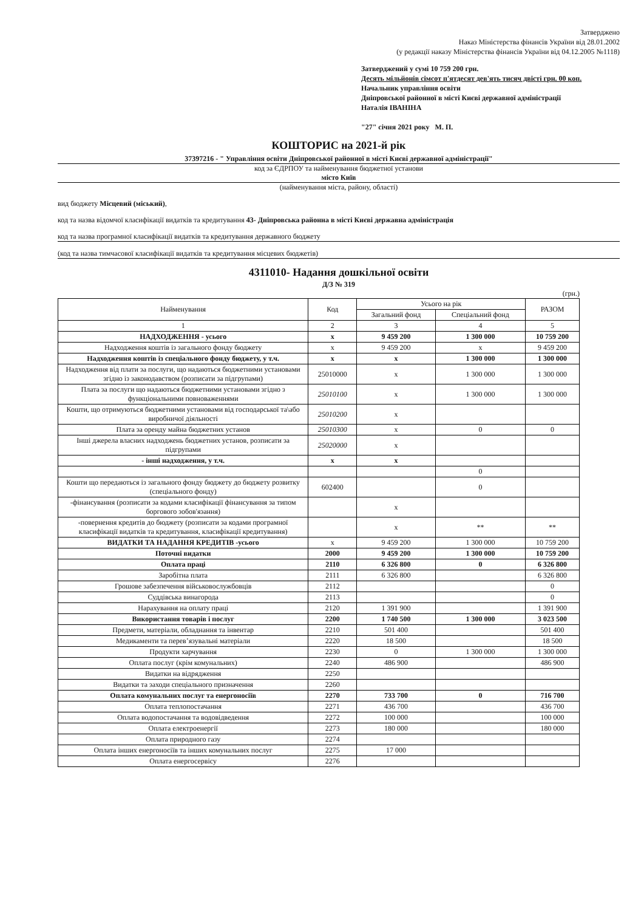Затверджено
Наказ Міністерства фінансів України від 28.01.2002
(у редакції наказу Міністерства фінансів України від 04.12.2005 №1118)
Затверджений у сумі 10 759 200 грн.
Десять мільйонів сімсот п'ятдесят дев'ять тисяч двісті грн. 00 коп.
Начальник управління освіти
Дніпровської районної в місті Києві державної адміністрації
Наталія ІВАНІНА
"27" січня 2021 року М. П.
КОШТОРИС на 2021-й рік
37397216 - " Управління освіти Дніпровської районної в місті Києві державної адміністрації"
код за ЄДРПОУ та найменування бюджетної установи
місто Київ
(найменування міста, району, області)
вид бюджету Місцевий (міський),
код та назва відомчої класифікації видатків та кредитування 43- Дніпровська районна в місті Києві державна адміністрація
код та назва програмної класифікації видатків та кредитування державного бюджету
(код та назва тимчасової класифікації видатків та кредитування місцевих бюджетів)
4311010- Надання дошкільної освіти
Д/З № 319
(грн.)
| Найменування | Код | Усього на рік | | РАЗОМ |
| --- | --- | --- | --- | --- |
| | | Загальний фонд | Спеціальний фонд | |
| 1 | 2 | 3 | 4 | 5 |
| НАДХОДЖЕННЯ - усього | х | 9 459 200 | 1 300 000 | 10 759 200 |
| Надходження коштів із загального фонду бюджету | х | 9 459 200 | х | 9 459 200 |
| Надходження коштів із спеціального фонду бюджету, у т.ч. | х | х | 1 300 000 | 1 300 000 |
| Надходження від плати за послуги, що надаються бюджетними установами згідно із законодавством (розписати за підгрупами) | 25010000 | х | 1 300 000 | 1 300 000 |
| Плата за послуги що надаються бюджетними установами згідно з функціональними повноваженнями | 25010100 | х | 1 300 000 | 1 300 000 |
| Кошти, що отримуються бюджетними установами від господарської та\або виробничої діяльності | 25010200 | х | | |
| Плата за оренду майна бюджетних установ | 25010300 | х | 0 | 0 |
| Інші джерела власних надходжень бюджетних установ, розписати за підгрупами | 25020000 | х | | |
| - інші надходження, у т.ч. | х | х | | |
| | | | 0 | |
| Кошти що передаються із загального фонду бюджету до бюджету розвитку (спеціального фонду) | 602400 | | 0 | |
| -фінансування (розписати за кодами класифікації фінансування за типом боргового зобов'язання) | | х | | |
| -повернення кредитів до бюджету (розписати за кодами програмної класифікації видатків та кредитування, класифікації кредитування) | | х | ** | ** |
| ВИДАТКИ ТА НАДАННЯ КРЕДИТІВ -усього | х | 9 459 200 | 1 300 000 | 10 759 200 |
| Поточні видатки | 2000 | 9 459 200 | 1 300 000 | 10 759 200 |
| Оплата праці | 2110 | 6 326 800 | 0 | 6 326 800 |
| Заробітна плата | 2111 | 6 326 800 | | 6 326 800 |
| Грошове забезпечення військовослужбовців | 2112 | | | 0 |
| Суддівська винагорода | 2113 | | | 0 |
| Нарахування на оплату праці | 2120 | 1 391 900 | | 1 391 900 |
| Використання товарів і послуг | 2200 | 1 740 500 | 1 300 000 | 3 023 500 |
| Предмети, матеріали, обладнання та інвентар | 2210 | 501 400 | | 501 400 |
| Медикаменти та перев’язувальні матеріали | 2220 | 18 500 | | 18 500 |
| Продукти харчування | 2230 | 0 | 1 300 000 | 1 300 000 |
| Оплата послуг (крім комунальних) | 2240 | 486 900 | | 486 900 |
| Видатки на відрядження | 2250 | | | |
| Видатки та заходи спеціального призначення | 2260 | | | |
| Оплата комунальних послуг та енергоносіїв | 2270 | 733 700 | 0 | 716 700 |
| Оплата теплопостачання | 2271 | 436 700 | | 436 700 |
| Оплата водопостачання та водовідведення | 2272 | 100 000 | | 100 000 |
| Оплата електроенергії | 2273 | 180 000 | | 180 000 |
| Оплата природного газу | 2274 | | | |
| Оплата інших енергоносіїв та інших комунальних послуг | 2275 | 17 000 | | |
| Оплата енергосервісу | 2276 | | | |